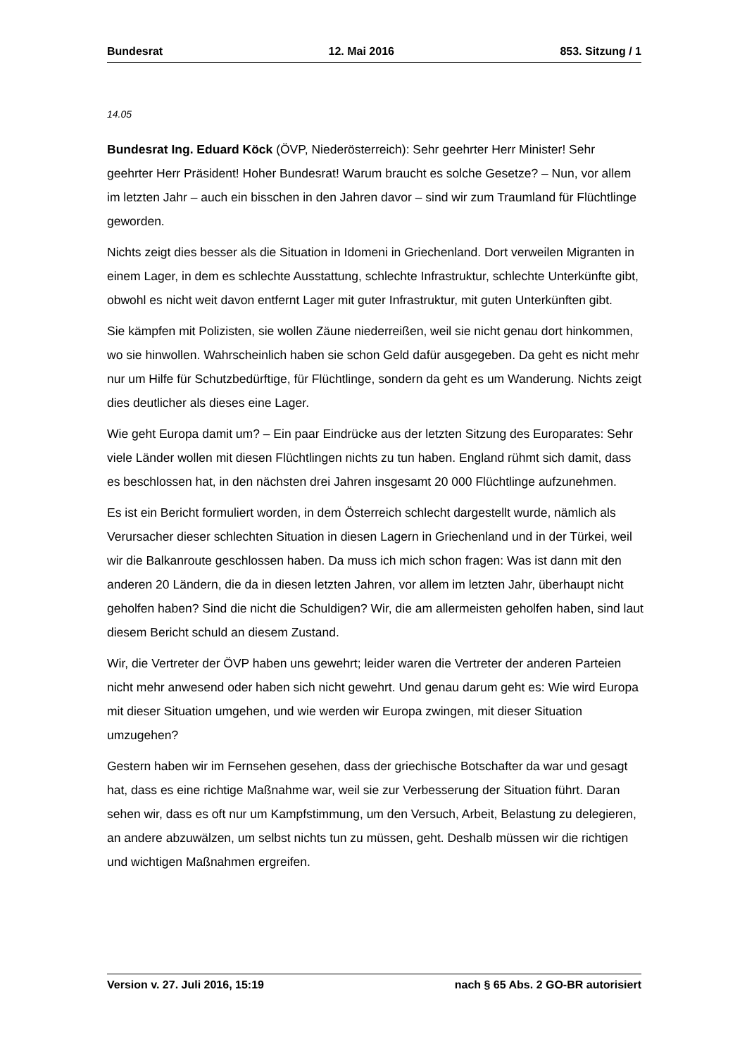Bundesrat 12. Mai 2016 853. Sitzung / 1
14.05
Bundesrat Ing. Eduard Köck (ÖVP, Niederösterreich): Sehr geehrter Herr Minister! Sehr geehrter Herr Präsident! Hoher Bundesrat! Warum braucht es solche Gesetze? – Nun, vor allem im letzten Jahr – auch ein bisschen in den Jahren davor – sind wir zum Traumland für Flüchtlinge geworden.
Nichts zeigt dies besser als die Situation in Idomeni in Griechenland. Dort verweilen Migranten in einem Lager, in dem es schlechte Ausstattung, schlechte Infrastruktur, schlechte Unterkünfte gibt, obwohl es nicht weit davon entfernt Lager mit guter Infrastruktur, mit guten Unterkünften gibt.
Sie kämpfen mit Polizisten, sie wollen Zäune niederreißen, weil sie nicht genau dort hinkommen, wo sie hinwollen. Wahrscheinlich haben sie schon Geld dafür ausgegeben. Da geht es nicht mehr nur um Hilfe für Schutzbedürftige, für Flüchtlinge, sondern da geht es um Wanderung. Nichts zeigt dies deutlicher als dieses eine Lager.
Wie geht Europa damit um? – Ein paar Eindrücke aus der letzten Sitzung des Europarates: Sehr viele Länder wollen mit diesen Flüchtlingen nichts zu tun haben. England rühmt sich damit, dass es beschlossen hat, in den nächsten drei Jahren insgesamt 20 000 Flüchtlinge aufzunehmen.
Es ist ein Bericht formuliert worden, in dem Österreich schlecht dargestellt wurde, nämlich als Verursacher dieser schlechten Situation in diesen Lagern in Griechenland und in der Türkei, weil wir die Balkanroute geschlossen haben. Da muss ich mich schon fragen: Was ist dann mit den anderen 20 Ländern, die da in diesen letzten Jahren, vor allem im letzten Jahr, überhaupt nicht geholfen haben? Sind die nicht die Schuldigen? Wir, die am allermeisten geholfen haben, sind laut diesem Bericht schuld an diesem Zustand.
Wir, die Vertreter der ÖVP haben uns gewehrt; leider waren die Vertreter der anderen Parteien nicht mehr anwesend oder haben sich nicht gewehrt. Und genau darum geht es: Wie wird Europa mit dieser Situation umgehen, und wie werden wir Europa zwingen, mit dieser Situation umzugehen?
Gestern haben wir im Fernsehen gesehen, dass der griechische Botschafter da war und gesagt hat, dass es eine richtige Maßnahme war, weil sie zur Verbesserung der Situation führt. Daran sehen wir, dass es oft nur um Kampfstimmung, um den Versuch, Arbeit, Belastung zu delegieren, an andere abzuwälzen, um selbst nichts tun zu müssen, geht. Deshalb müssen wir die richtigen und wichtigen Maßnahmen ergreifen.
Version v. 27. Juli 2016, 15:19 nach § 65 Abs. 2 GO-BR autorisiert